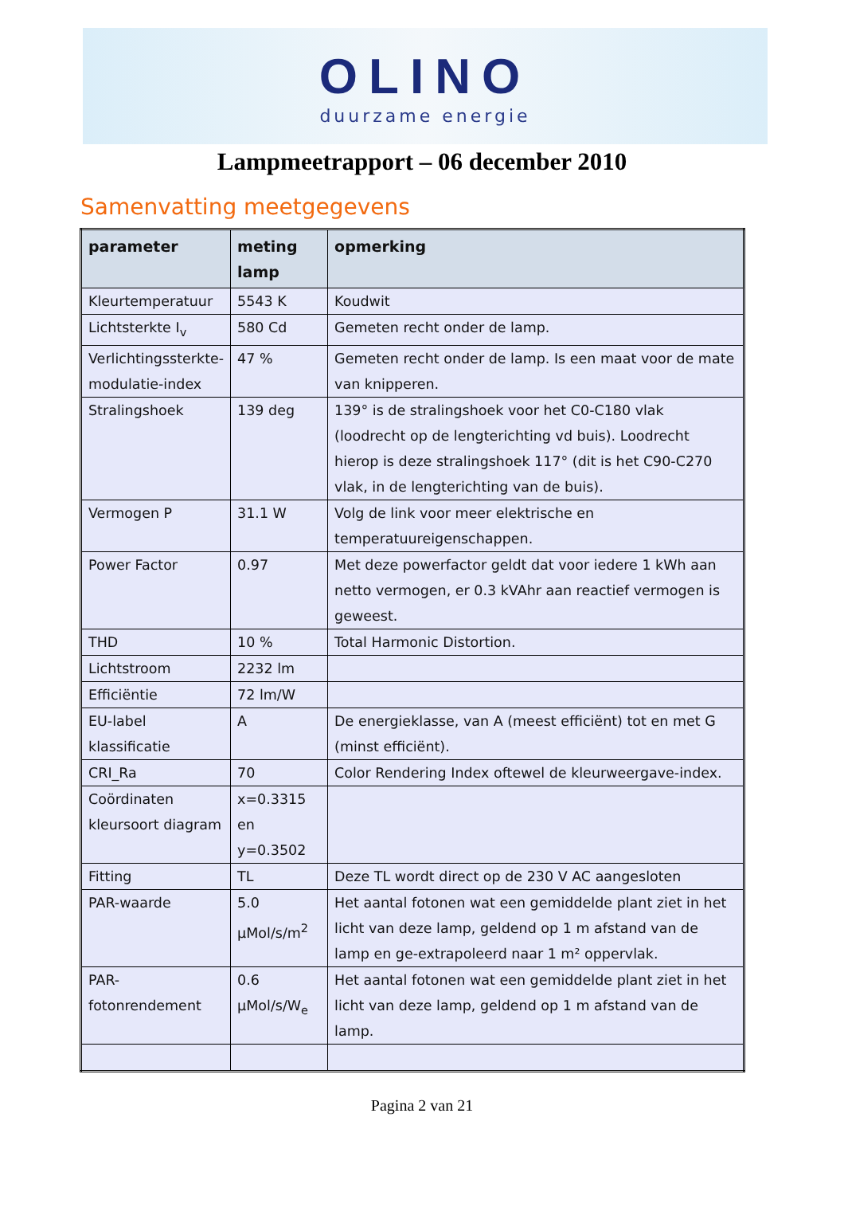OLINO
duurzame energie
Lampmeetrapport – 06 december 2010
Samenvatting meetgegevens
| parameter | meting lamp | opmerking |
| --- | --- | --- |
| Kleurtemperatuur | 5543 K | Koudwit |
| Lichtsterkte I<sub>v</sub> | 580 Cd | Gemeten recht onder de lamp. |
| Verlichtingssterkte-modulatie-index | 47 % | Gemeten recht onder de lamp. Is een maat voor de mate van knipperen. |
| Stralingshoek | 139 deg | 139° is de stralingshoek voor het C0-C180 vlak (loodrecht op de lengterichting vd buis). Loodrecht hierop is deze stralingshoek 117° (dit is het C90-C270 vlak, in de lengterichting van de buis). |
| Vermogen P | 31.1 W | Volg de link voor meer elektrische en temperatuureigenschappen. |
| Power Factor | 0.97 | Met deze powerfactor geldt dat voor iedere 1 kWh aan netto vermogen, er 0.3 kVAhr aan reactief vermogen is geweest. |
| THD | 10 % | Total Harmonic Distortion. |
| Lichtstroom | 2232 lm | |
| Efficiëntie | 72 lm/W | |
| EU-label klassificatie | A | De energieklasse, van A (meest efficiënt) tot en met G (minst efficiënt). |
| CRI_Ra | 70 | Color Rendering Index oftewel de kleurweergave-index. |
| Coördinaten kleursoort diagram | x=0.3315 en y=0.3502 | |
| Fitting | TL | Deze TL wordt direct op de 230 V AC aangesloten |
| PAR-waarde | 5.0 µMol/s/m<sup>2</sup> | Het aantal fotonen wat een gemiddelde plant ziet in het licht van deze lamp, geldend op 1 m afstand van de lamp en ge-extrapoleerd naar 1 m² oppervlak. |
| PAR-fotonrendement | 0.6 µMol/s/W<sub>e</sub> | Het aantal fotonen wat een gemiddelde plant ziet in het licht van deze lamp, geldend op 1 m afstand van de lamp. |
Pagina 2 van 21